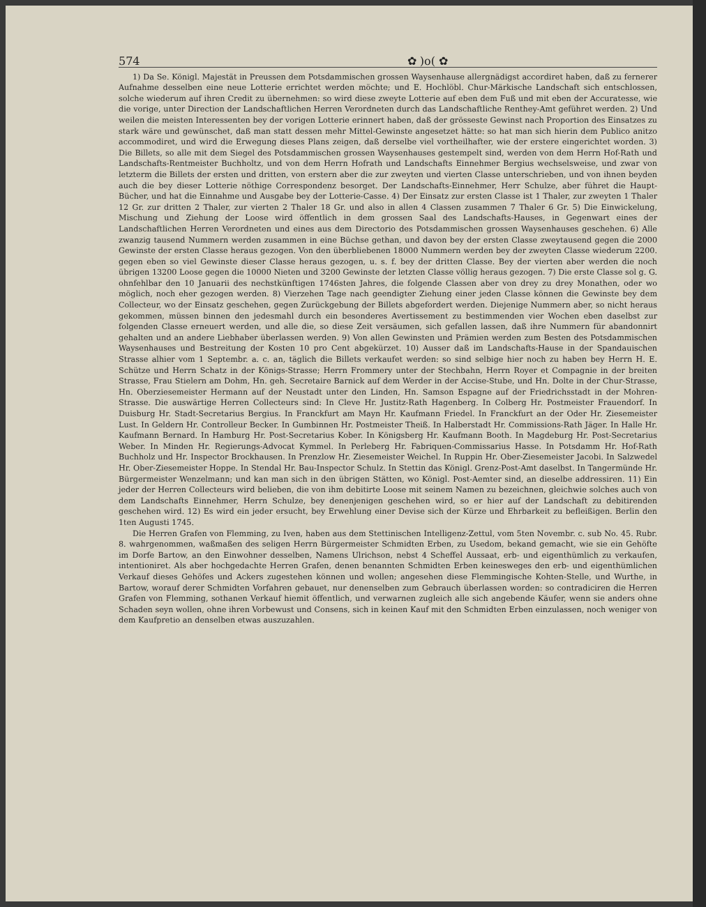574 ✿ )o( ✿
1) Da Se. Königl. Majestät in Preussen dem Potsdammischen grossen Waysenhause allergnädigst accordiret haben, daß zu fernerer Aufnahme desselben eine neue Lotterie errichtet werden möchte; und E. Hochlöbl. Chur-Märkische Landschaft sich entschlossen, solche wiederum auf ihren Credit zu übernehmen: so wird diese zweyte Lotterie auf eben dem Fuß und mit eben der Accuratesse, wie die vorige, unter Direction der Landschaftlichen Herren Verordneten durch das Landschaftliche Renthey-Amt geführet werden. 2) Und weilen die meisten Interessenten bey der vorigen Lotterie erinnert haben, daß der grösseste Gewinst nach Proportion des Einsatzes zu stark wäre und gewünschet, daß man statt dessen mehr Mittel-Gewinste angesetzet hätte: so hat man sich hierin dem Publico anitzo accommodiret, und wird die Erwegung dieses Plans zeigen, daß derselbe viel vortheilhafter, wie der erstere eingerichtet worden. 3) Die Billets, so alle mit dem Siegel des Potsdammischen grossen Waysenhauses gestempelt sind, werden von dem Herrn Hof-Rath und Landschafts-Rentmeister Buchholtz, und von dem Herrn Hofrath und Landschafts Einnehmer Bergius wechselsweise, und zwar von letzterm die Billets der ersten und dritten, von erstern aber die zur zweyten und vierten Classe unterschrieben, und von ihnen beyden auch die bey dieser Lotterie nöthige Correspondenz besorget. Der Landschafts-Einnehmer, Herr Schulze, aber führet die Haupt-Bücher, und hat die Einnahme und Ausgabe bey der Lotterie-Casse. 4) Der Einsatz zur ersten Classe ist 1 Thaler, zur zweyten 1 Thaler 12 Gr. zur dritten 2 Thaler, zur vierten 2 Thaler 18 Gr. und also in allen 4 Classen zusammen 7 Thaler 6 Gr. 5) Die Einwickelung, Mischung und Ziehung der Loose wird öffentlich in dem grossen Saal des Landschafts-Hauses, in Gegenwart eines der Landschaftlichen Herren Verordneten und eines aus dem Directorio des Potsdammischen grossen Waysenhauses geschehen. 6) Alle zwanzig tausend Nummern werden zusammen in eine Büchse gethan, und davon bey der ersten Classe zweytausend gegen die 2000 Gewinste der ersten Classe heraus gezogen. Von den überbliebenen 18000 Nummern werden bey der zweyten Classe wiederum 2200. gegen eben so viel Gewinste dieser Classe heraus gezogen, u. s. f. bey der dritten Classe. Bey der vierten aber werden die noch übrigen 13200 Loose gegen die 10000 Nieten und 3200 Gewinste der letzten Classe völlig heraus gezogen. 7) Die erste Classe sol g. G. ohnfehlbar den 10 Januarii des nechstkünftigen 1746sten Jahres, die folgende Classen aber von drey zu drey Monathen, oder wo möglich, noch eher gezogen werden. 8) Vierzehen Tage nach geendigter Ziehung einer jeden Classe können die Gewinste bey dem Collecteur, wo der Einsatz geschehen, gegen Zurückgebung der Billets abgefordert werden. Diejenige Nummern aber, so nicht heraus gekommen, müssen binnen den jedesmahl durch ein besonderes Avertissement zu bestimmenden vier Wochen eben daselbst zur folgenden Classe erneuert werden, und alle die, so diese Zeit versäumen, sich gefallen lassen, daß ihre Nummern für abandonnirt gehalten und an andere Liebhaber überlassen werden. 9) Von allen Gewinsten und Prämien werden zum Besten des Potsdammischen Waysenhauses und Bestreitung der Kosten 10 pro Cent abgekürzet. 10) Ausser daß im Landschafts-Hause in der Spandauischen Strasse alhier vom 1 Septembr. a. c. an, täglich die Billets verkaufet werden: so sind selbige hier noch zu haben bey Herrn H. E. Schütze und Herrn Schatz in der Königs-Strasse; Herrn Frommery unter der Stechbahn, Herrn Royer et Compagnie in der breiten Strasse, Frau Stielern am Dohm, Hn. geh. Secretaire Barnick auf dem Werder in der Accise-Stube, und Hn. Dolte in der Chur-Strasse, Hn. Oberziesemeister Hermann auf der Neustadt unter den Linden, Hn. Samson Espagne auf der Friedrichsstadt in der Mohren-Strasse. Die auswärtige Herren Collecteurs sind: In Cleve Hr. Justitz-Rath Hagenberg. In Colberg Hr. Postmeister Frauendorf. In Duisburg Hr. Stadt-Secretarius Bergius. In Franckfurt am Mayn Hr. Kaufmann Friedel. In Franckfurt an der Oder Hr. Ziesemeister Lust. In Geldern Hr. Controlleur Becker. In Gumbinnen Hr. Postmeister Theiß. In Halberstadt Hr. Commissions-Rath Jäger. In Halle Hr. Kaufmann Bernard. In Hamburg Hr. Post-Secretarius Kober. In Königsberg Hr. Kaufmann Booth. In Magdeburg Hr. Post-Secretarius Weber. In Minden Hr. Regierungs-Advocat Kymmel. In Perleberg Hr. Fabriquen-Commissarius Hasse. In Potsdamm Hr. Hof-Rath Buchholz und Hr. Inspector Brockhausen. In Prenzlow Hr. Ziesemeister Weichel. In Ruppin Hr. Ober-Ziesemeister Jacobi. In Salzwedel Hr. Ober-Ziesemeister Hoppe. In Stendal Hr. Bau-Inspector Schulz. In Stettin das Königl. Grenz-Post-Amt daselbst. In Tangermünde Hr. Bürgermeister Wenzelmann; und kan man sich in den übrigen Stätten, wo Königl. Post-Aemter sind, an dieselbe addressiren. 11) Ein jeder der Herren Collecteurs wird belieben, die von ihm debitirte Loose mit seinem Namen zu bezeichnen, gleichwie solches auch von dem Landschafts Einnehmer, Herrn Schulze, bey denenjenigen geschehen wird, so er hier auf der Landschaft zu debitirenden geschehen wird. 12) Es wird ein jeder ersucht, bey Erwehlung einer Devise sich der Kürze und Ehrbarkeit zu befleißigen. Berlin den 1ten Augusti 1745.
Die Herren Grafen von Flemming, zu Iven, haben aus dem Stettinischen Intelligenz-Zettul, vom 5ten Novembr. c. sub No. 45. Rubr. 8. wahrgenommen, waßmaßen des seligen Herrn Bürgermeister Schmidten Erben, zu Usedom, bekand gemacht, wie sie ein Gehöfte im Dorfe Bartow, an den Einwohner desselben, Namens Ulrichson, nebst 4 Scheffel Aussaat, erb- und eigenthümlich zu verkaufen, intentioniret. Als aber hochgedachte Herren Grafen, denen benannten Schmidten Erben keinesweges den erb- und eigenthümlichen Verkauf dieses Gehöfes und Ackers zugestehen können und wollen; angesehen diese Flemmingische Kohten-Stelle, und Wurthe, in Bartow, worauf derer Schmidten Vorfahren gebauet, nur denenselben zum Gebrauch überlassen worden: so contradiciren die Herren Grafen von Flemming, sothanen Verkauf hiemit öffentlich, und verwarnen zugleich alle sich angebende Käufer, wenn sie anders ohne Schaden seyn wollen, ohne ihren Vorbewust und Consens, sich in keinen Kauf mit den Schmidten Erben einzulassen, noch weniger von dem Kaufpretio an denselben etwas auszuzahlen.